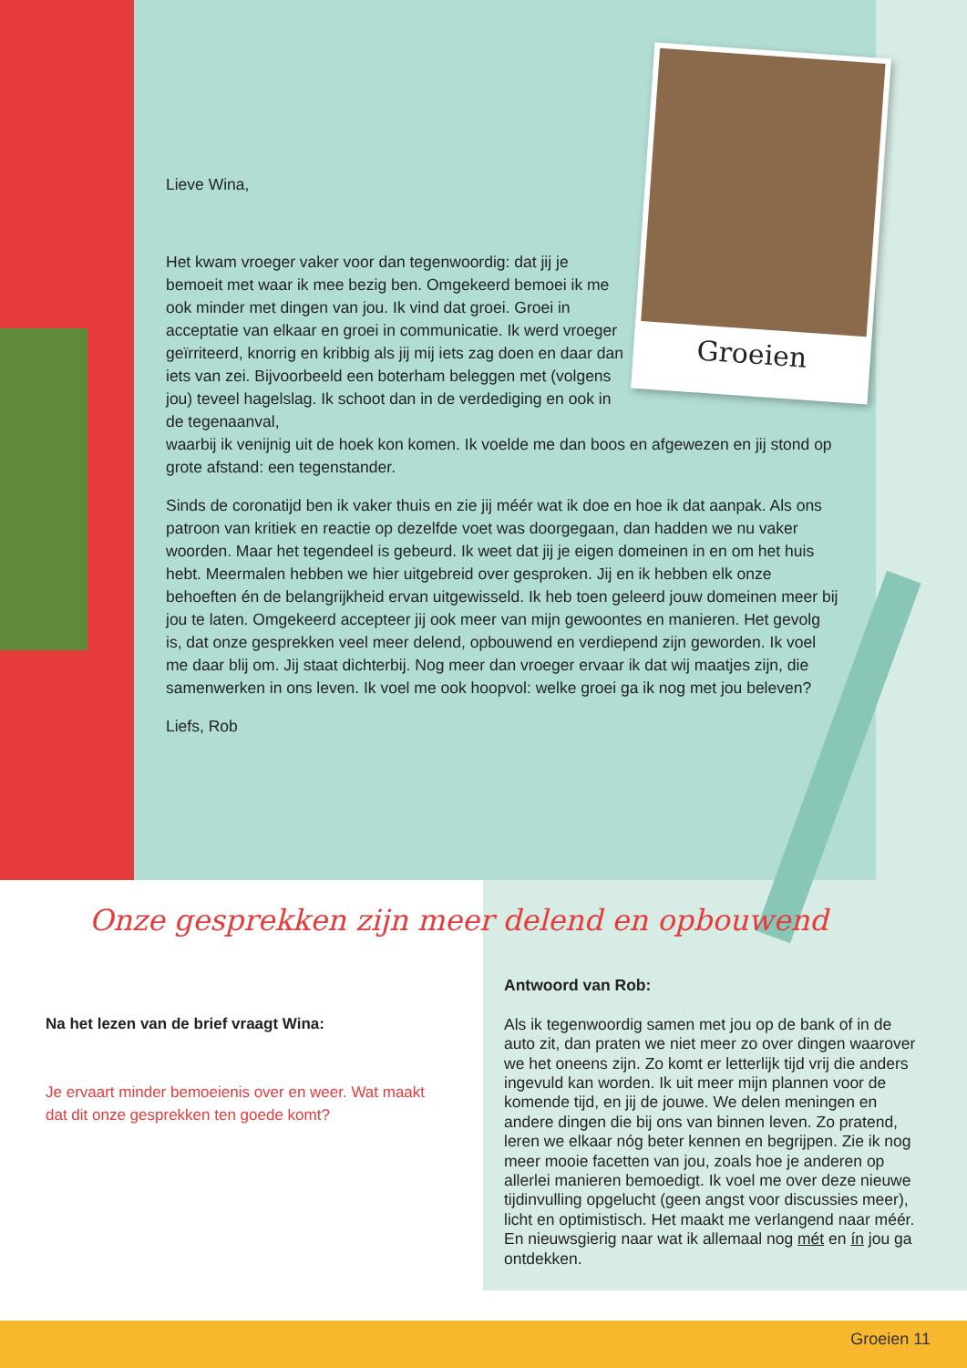Groeien
Lieve Wina,
Het kwam vroeger vaker voor dan tegenwoordig: dat jij je bemoeit met waar ik mee bezig ben. Omgekeerd bemoei ik me ook minder met dingen van jou. Ik vind dat groei. Groei in acceptatie van elkaar en groei in communicatie. Ik werd vroeger geïrriteerd, knorrig en kribbig als jij mij iets zag doen en daar dan iets van zei. Bijvoorbeeld een boterham beleggen met (volgens jou) teveel hagelslag. Ik schoot dan in de verdediging en ook in de tegenaanval,
waarbij ik venijnig uit de hoek kon komen. Ik voelde me dan boos en afgewezen en jij stond op grote afstand: een tegenstander.
Sinds de coronatijd ben ik vaker thuis en zie jij méér wat ik doe en hoe ik dat aanpak. Als ons patroon van kritiek en reactie op dezelfde voet was doorgegaan, dan hadden we nu vaker woorden. Maar het tegendeel is gebeurd. Ik weet dat jij je eigen domeinen in en om het huis hebt. Meermalen hebben we hier uitgebreid over gesproken. Jij en ik hebben elk onze behoeften én de belangrijkheid ervan uitgewisseld. Ik heb toen geleerd jouw domeinen meer bij jou te laten. Omgekeerd accepteer jij ook meer van mijn gewoontes en manieren. Het gevolg is, dat onze gesprekken veel meer delend, opbouwend en verdiepend zijn geworden. Ik voel me daar blij om. Jij staat dichterbij. Nog meer dan vroeger ervaar ik dat wij maatjes zijn, die samenwerken in ons leven. Ik voel me ook hoopvol: welke groei ga ik nog met jou beleven?
Liefs, Rob
Onze gesprekken zijn meer delend en opbouwend
Na het lezen van de brief vraagt Wina:
Je ervaart minder bemoeienis over en weer. Wat maakt dat dit onze gesprekken ten goede komt?
Antwoord van Rob:
Als ik tegenwoordig samen met jou op de bank of in de auto zit, dan praten we niet meer zo over dingen waarover we het oneens zijn. Zo komt er letterlijk tijd vrij die anders ingevuld kan worden. Ik uit meer mijn plannen voor de komende tijd, en jij de jouwe. We delen meningen en andere dingen die bij ons van binnen leven. Zo pratend, leren we elkaar nóg beter kennen en begrijpen. Zie ik nog meer mooie facetten van jou, zoals hoe je anderen op allerlei manieren bemoedigt. Ik voel me over deze nieuwe tijdinvulling opgelucht (geen angst voor discussies meer), licht en optimistisch. Het maakt me verlangend naar méér. En nieuwsgierig naar wat ik allemaal nog mét en ín jou ga ontdekken.
Groeien 11